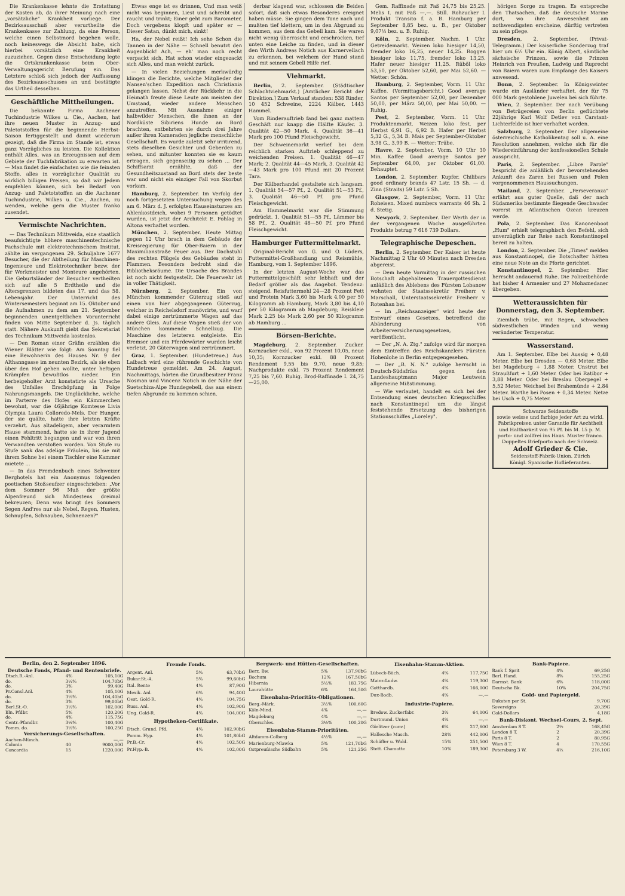Die Krankenkasse lehnte die Erstattung der Kosten ab, da ihrer Meinung nach eine „vorsätzliche" Krankheit vorliege. Der Bezirksausschuß aber verurtheilte die Krankenkasse zur Zahlung, da eine Person, welche einen Selbstmord begehen wolle, noch keineswegs die Absicht habe, sich hierbei vorsätzlich eine Krankheit zuzuziehen. Gegen diese Entscheidung legte die Ortskrankenkasse beim Ober-Verwaltungsgericht Berufung ein. Das Letztere schloß sich jedoch der Auffassung des Bezirksausschusses an und bestätigte das Urtheil desselben.
Geschäftliche Mittheilungen.
Die bekannte Firma Aachener Tuchindustrie Wilkes u. Cie., Aachen, hat ihre neuen Muster in Anzug- und Paletotstoffen für die beginnende Herbst-Saison fertiggestellt und damit wiederum gezeigt, daß die Firma im Stande ist, etwas ganz Vorzügliches zu leisten. Die Kollektion enthält Alles, was an Erzeugnissen auf dem Gebiete der Tuchfabrikation zu erwarten ist. — Man findet die einfachsten wie die feinsten Stoffe, alles in vorzüglicher Qualität zu wirklich billigen Preisen, so daß wir Jedem empfehlen können, sich bei Bedarf von Anzug- und Paletotstoffen an die Aachener Tuchindustrie, Wilkes u. Cie., Aachen, zu wenden, welche gern die Muster franko zusendet.
Vermischte Nachrichten.
— Das Technikum Mittweida, eine staatlich beaufsichtigte höhere maschinentechnische Fachschule mit elektrotechnischem Institut, zählte im vergangenen 29. Schuljahre 1677 Besucher, die der Abtheilung für Maschinen-Ingenieure und Elektrotechniker bezw. der für Werkmeister und Monteure angehörten. Die Geburtsländer der Besucher vertheilten sich auf alle 5 Erdtheile und die Altersgrenzen bildeten das 17. und das 58. Lebensjahr. Der Unterricht des Wintersemesters beginnt am 15. Oktober und die Aufnahmen zu dem am 21. September beginnenden unentgeltlichen Vorunterricht finden von Mitte September d. Js. täglich statt. Nähere Auskunft giebt das Sekretariat des Technikum Mittweida kostenlos.
— Den Roman einer Gräfin erzählen die Wiener Blätter wie folgt: Am Sonntag fiel eine Bewohnerin des Hauses Nr. 9 der Althanngasse im neunten Bezirk, als sie eben über den Hof gehen wollte, unter heftigen Krämpfen bewußtlos nieder. Ein herbeigeholter Arzt konstatirte als Ursache des Unfalles Erschöpfung in Folge Nahrungsmangels. Die Unglückliche, welche im Parterre des Hofes ein Kämmerchen bewohnt, war die 46jährige Komtesse Livia Olympia Laura Colloredo-Mels. Der Hunger, der sie quälte, hatte ihre letzten Kräfte verzehrt. Aus altadeligem, aber verarmtem Hause stammend, hatte sie in ihrer Jugend einen Fehltritt begangen und war von ihren Verwandten verstoßen worden. Von Stufe zu Stufe sank das adelige Fräulein, bis sie mit ihrem Sohne bei einem Tischler eine Kammer mietete ...
— In das Fremdenbuch eines Schweizer Berghotels hat ein Anonymus folgenden poetischen Stoßseufzer eingeschrieben: „Vor dem Sommer 96 Muß der größte Alpenfreund sich Mindestens dreimal bekreuzen; Denn was bringt des Sommers Segen And'res nur als Nebel, Regen, Husten, Schnupfen, Schnauben, Schnenzen?"
Etwas enge ist es drinnen, Und man weiß nicht was beginnen, Liest und schreibt und raucht und trinkt; Einer geht zum Barometer, Doch vergebens klopft und später er — Dieser Satan, dünkt mich, sinkt!
Ha, der Nebel reißt! Ich sehe Schon die Tannen in der Nähe — Schnell benutzt den Augenblick! Ach, — eh' man noch recht verpackt sich, Hat schon wieder eingezackt sich Alles, und man weicht zurück.
— In vielen Beziehungen merkwürdig klingen die Berichte, welche Mitglieder der Nansen'schen Expedition nach Christiania gelangen lassen. Nebst der Rückkehr in die Heimath freute diese Leute am meisten der Umstand, wieder andere Menschen anzutreffen. Mit Ausnahme einiger halbwilder Menschen, die ihnen an der Nordküste Sibiriens Hunde an Bord brachten, entbehrten sie durch drei Jahre außer ihren Kameraden jegliche menschliche Gesellschaft. Es wurde zuletzt sehr irritirend, stets dieselben Gesichter und Geberden zu sehen, und mitunter konnten sie es kaum ertragen, sich gegenseitig zu sehen ... Der Schiffsarzt erzählte, daß der Gesundheitszustand an Bord stets der beste war und nicht ein einziger Fall von Skorbut vorkam.
Hamburg, 2. September. Im Verfolg der noch fortgesetzten Untersuchung wegen des am 6. März d. J. erfolgten Hauseinsturzes am Ahlenkostdeich, wobei 9 Personen getödtet wurden, ist jetzt der Architekt E. Fohlag in Altona verhaftet worden.
München, 2. September. Heute Mittag gegen 12 Uhr brach in dem Gebäude der Kreisregierung für Ober-Baiern in der Maximilianstraße Feuer aus. Der Dachstuhl des rechten Flügels des Gebäudes steht in Flammen. Besonders bedroht sind die Bibliotheksräume. Die Ursache des Brandes ist noch nicht festgestellt. Die Feuerwehr ist in voller Thätigkeit.
Nürnberg, 2. September. Ein von München kommender Güterzug stieß auf einen von hier abgegangenen Güterzug, welcher in Reichelsdorf manövrirte, und warf dabei einige zertrümmerte Wagen auf das andere Gleis. Auf diese Wagen stieß der von München kommende Schnellzug. Die Maschine des letzteren entgleiste. Ein Bremser und ein Pferdewärter wurden leicht verletzt, 20 Güterwagen sind zertrümmert.
Graz, 1. September. (Hundetreue.) Aus Laibach wird eine rührende Geschichte von Hundetreue gemeldet. Am 24. August, Nachmittags, hörten die Grundbesitzer Franz Nosman und Vincenz Notich in der Nähe der Suetschiza-Alpe Hundegebell, das aus einem tiefen Abgrunde zu kommen schien.
derbar klagend war, schlossen die Beiden sofort, daß sich etwas Besonderes ereignet haben müsse. Sie gingen dem Tone nach und mußten tief klettern, um in den Abgrund zu kommen, aus dem das Gebell kam. Sie waren nicht wenig überrascht und erschrocken, tief unten eine Leiche zu finden, und in dieser den Wirth Andreas Notich aus Karnervellach zu erkennen, bei welchem der Hund stand und mit seinem Gebell Hilfe rief.
Viehmarkt.
Berlin, 2. September. (Städtischer Schlachtviehmarkt.) [Amtlicher Bericht der Direktion.] Zum Verkauf standen: 538 Rinder, 10 452 Schweine, 2224 Kälber, 1443 Hammel.
Vom Rinderauftrieb fand bei ganz mattem Geschäft nur knapp die Hälfte Käufer. 3. Qualität 42—50 Mark, 4. Qualität 36—41 Mark pro 100 Pfund Fleischgewicht.
Der Schweinemarkt verlief bei dem reichlich starken Auftrieb schleppend zu weichenden Preisen. 1. Qualität 46—47 Mark; 2. Qualität 44—45 Mark, 3. Qualität 42—43 Mark pro 100 Pfund mit 20 Prozent Tara.
Der Kälberhandel gestaltete sich langsam. 1. Qualität 54—57 Pf., 2. Qualität 51—53 Pf., 3. Qualität 46—50 Pf. pro Pfund Fleischgewicht.
Am Hammelmarkt war die Stimmung gedrückt. 1. Qualität 51—55 Pf., Lämmer bis 58 Pf., 2. Qualität 48—50 Pf. pro Pfund Fleischgewicht.
Hamburger Futtermittelmarkt.
Original-Bericht von G. und O. Lüders, Futtermittel-Großhandlung und Reismühle, Hamburg, vom 1. September 1896.
In der letzten August-Woche war das Futtermittelgeschäft sehr lebhaft und der Bedarf größer als das Angebot. Tendenz: steigend. Reisfuttermehl 24—28 Prozent Fett und Protein Mark 3,60 bis Mark 4,00 per 50 Kilogramm ab Hamburg, Mark 3,80 bis 4,10 per 50 Kilogramm ab Magdeburg; Reiskleie Mark 2,25 bis Mark 2,60 per 50 Kilogramm ab Hamburg ...
Börsen-Berichte.
Magdeburg, 2. September. Zucker. Kornzucker exkl., von 92 Prozent 10,05, neue 10,35; Kornzucker exkl. 88 Prozent Rendement 9,55 bis 9,70, neue 9,85; Nachprodukte exkl. 75 Prozent Rendement 7,25 bis 7,60. Ruhig. Brod-Raffinade I. 24,75—25,00.
Gem. Raffinade mit Faß 24,75 bis 25,25. Melis I. mit Faß —,—. Still. Rohzucker I. Produkt Transito f. a. B. Hamburg per September 8,85 bez. u. B., per Oktober 9,07½ bez. u. B. Ruhig.
Köln, 2. September, Nachm. 1 Uhr. Getreidemarkt. Weizen loko hiesiger 14,50, fremder loko 16,25, neuer 14,25. Roggen hiesiger loko 11,75, fremder loko 13,25. Hafer neuer hiesiger 11,25. Rüböl loko 53,50, per Oktober 52,60, per Mai 52,60. — Wetter: Schön.
Hamburg, 2. September, Vorm. 11 Uhr. Kaffee. (Vormittagsbericht.) Good average Santos per September 52,00, per Dezember 50,00, per März 50,00, per Mai 50,00. — Ruhig.
Pest, 2. September, Vorm. 11 Uhr. Produktenmarkt. Weizen loko fest, per Herbst 6,91 G., 6,92 B. Hafer per Herbst 5,32 G., 5,34 B. Mais per September-Oktober 3,98 G., 3,99 B. — Wetter: Trübe.
Havre, 2. September, Vorm. 10 Uhr 30 Min. Kaffee Good average Santos per September 64,00, per Oktober 61,00. Behauptet.
London, 2. September. Kupfer. Chilibars good ordinary brands 47 Lstr. 15 Sh. — d. Zinn (Straits) 59 Lstr. 5 Sh.
Glasgow, 2. September, Vorm. 11 Uhr. Roheisen. Mixed numbers warrants 46 Sh. 2 d. Stetig.
Newyork, 2. September. Der Werth der in der vergangenen Woche ausgeführten Produkte betrug 7 616 739 Dollars.
Telegraphische Depeschen.
Berlin, 2. September. Der Kaiser ist heute Nachmittag 2 Uhr 40 Minuten nach Dresden abgereist.
— Dem heute Vormittag in der russischen Botschaft abgehaltenen Trauergottesdienst anläßlich des Ablebens des Fürsten Lobanow wohnten der Staatssekretär Freiherr v. Marschall, Unterstaatssekretär Freiherr v. Rotenhan bei.
— Im „Reichsanzeiger" wird heute der Entwurf eines Gesetzes, betreffend die Abänderung von Arbeiterversicherungsgesetzen, veröffentlicht.
— Der „N. A. Ztg." zufolge wird für morgen dem Eintreffen des Reichskanzlers Fürsten Hohenlohe in Berlin entgegengesehen.
— Der „B. N. N." zufolge herrscht in Deutsch-Südafrika gegen den Landeshauptmann Major Leutwein allgemeine Mißstimmung.
— Wie verlautet, handelt es sich bei der Entsendung eines deutschen Kriegsschiffes nach Konstantinopel um die längst feststehende Ersetzung des bisherigen Stationsschiffes „Loreley".
hörigen Sorge zu tragen. Es entspreche den Thatsachen, daß die deutsche Marine dort, wo ihre Anwesenheit am nothwendigsten erscheine, dürftig vertreten zu sein pflege.
Dresden, 2. September. (Privat-Telegramm.) Der kaiserliche Sonderzug traf hier um 6½ Uhr ein. König Albert, sämtliche sächsische Prinzen, sowie die Prinzen Heinrich von Preußen, Ludwig und Ruprecht von Baiern waren zum Empfange des Kaisers anwesend.
Bonn, 2. September. In Königswinter wurde ein Ausländer verhaftet, der für 75 000 Mark gestohlene Juwelen bei sich führte.
Wien, 2. September. Der nach Verübung von Betrügereien von Berlin geflüchtete 22jährige Karl Wolf Detlev von Carstant-Lichterfelde ist hier verhaftet worden.
Salzburg, 2. September. Der allgemeine österreichische Katholikentag soll u. A. eine Resolution annehmen, welche sich für die Wiedereinführung der konfessionellen Schule ausspricht.
Paris, 2. September. „Libre Parole" bespricht die anläßlich der bevorstehenden Ankunft des Zaren bei Russen und Polen vorgenommenen Haussuchungen.
Mailand, 2. September. „Perseveranza" erfährt aus guter Quelle, daß der nach Südamerika bestimmte fliegende Geschwader vorerst im Atlantischen Ozean kreuzen werde.
Pola, 2. September. Das Kanonenboot „Hum" erhielt telegraphisch den Befehl, sich unverzüglich zur Reise nach Konstantinopel bereit zu halten.
London, 2. September. Die „Times" melden aus Konstantinopel, die Botschafter hätten eine neue Note an die Pforte gerichtet.
Konstantinopel, 2. September. Hier herrscht andauernd Ruhe. Die Polizeibehörde hat bisher 4 Armenier und 27 Mohamedaner übergeben.
Wetteraussichten für Donnerstag, den 3. September.
Ziemlich trübe, mit Regen, schwachen südwestlichen Winden und wenig veränderter Temperatur.
Wasserstand.
Am 1. September. Elbe bei Aussig + 0,48 Meter. Elbe bei Dresden — 0,68 Meter. Elbe bei Magdeburg + 1,88 Meter. Unstrut bei Straußfurt + 1,60 Meter. Oder bei Ratibor + 3,88 Meter. Oder bei Breslau Oberpegel + 5,52 Meter. Weichsel bei Brahemünde + 2,84 Meter. Warthe bei Posen + 0,34 Meter. Netze bei Usch + 0,75 Meter.
Schwarze Seidenstoffe
sowie weisse und farbige jeder Art zu wirkl. Fabrikpreisen unter Garantie für Aechtheit und Haltbarkeit von 95 Pf. bis M. 15 p. M. porto- und zollfrei ins Haus. Muster franco. Doppeltes Briefporto nach der Schweiz.
Adolf Grieder & Cie.
Seidenstoff-Fabrik-Union, Zürich
Königl. Spanische Hoflieferanten.
| Berlin, den 2. September 1896. | | |
| --- | --- | --- |
| Deutsche Fonds, Pfand- und Rentenbriefe. | | |
| Dtsch.R.-Anl. | 4% | 105,10G |
| do. | 3½% | 104,70bG |
| do. | 3% | 99,40G |
| Pr.Consl.Anl. | 4% | 105,10G |
| do. | 3½% | 104,40bG |
| do. | 3% | 99,00bG |
| Berl.St.-O. | 3½% | 102,00G |
| Bln. Pfdbr. | 5% | 120,20G |
| do. | 4% | 115,75G |
| Centr.-Pfandbr. | 3½% | 100,40G |
| Pomm. do. | 3½% | 100,25G |
| Versicherungs-Gesellschaften. | | |
| Aachen-Münch. | | —,— |
| Colonia | 40 | 9000,00G |
| Concordia | 15 | 1220,00G |
| Fremde Fonds. | | |
| --- | --- | --- |
| Argent. Anl. | 5% | 63,70bG |
| Bukar.St.-A. | 5% | 99,60bG |
| Ital. Rente | 4% | 87,90G |
| Mexik. Anl. | 6% | 94,40G |
| Oest. Gold-R. | 4% | 104,75G |
| Russ. Anl. | 4% | 102,90G |
| Ung. Gold-R. | 4% | 104,00G |
| Hypotheken-Certifikate. | | |
| Dtsch. Grund. Pfd. | 4% | 102,90bG |
| Pomm. Hyp. | 4% | 101,80bG |
| Pr.B.-Cr. | 4% | 102,50G |
| Pr.Hyp.-B. | 4% | 102,00G |
| Bergwerk- und Hütten-Gesellschaften. | | |
| --- | --- | --- |
| Berz. Bw. | 5% | 137,90bG |
| Bochum | 12% | 167,50bG |
| Hibernia | 5½% | 183,75G |
| Laurahütte | 6% | 164,50G |
| Eisenbahn-Prioritäts-Obligationen. | | |
| Berg.-Märk. | 3½% | 100,60G |
| Köln-Mind. | 4% | —,— |
| Magdeburg | 4% | —,— |
| Oberschles. | 3½% | 100,20G |
| Eisenbahn-Stamm-Prioritäten. | | |
| Altdamm-Colberg | 4½% | —,— |
| Marienburg-Mlawka | 5% | 121,70bG |
| Ostpreußische Südbahn | 5% | 121,25G |
| Eisenbahn-Stamm-Aktien. | | |
| --- | --- | --- |
| Lübeck-Büch. | 4% | 117,75G |
| Mainz-Ludw. | 4% | 119,30G |
| Gotthardb. | 4% | 166,00G |
| Dux-Bodb. | 4% | —,— |
| Industrie-Papiere. | | |
| Bredow. Zuckerfabr. | 3% | 64,00G |
| Dortmund. Union | 4% | —,— |
| Görlitzer (conv.) | 6% | 217,60G |
| Hallesche Masch. | 28% | 442,00G |
| Schäffer u. Wald. | 15% | 251,50G |
| Stett. Chamotte | 10% | 189,30G |
| Bank-Papiere. | | |
| --- | --- | --- |
| Bank f. Sprit | 4% | 69,25G |
| Berl. Hand. | 8% | 155,25G |
| Darmst. Bank | 6% | 118,00G |
| Deutsche Bk. | 10% | 204,75G |
| Gold- und Papiergeld. | | |
| Dukaten per St. | | 9,70G |
| Sovereigns | | 20,39G |
| Gold-Dollars | | 4,18G |
| Bank-Diskont. Wechsel-Cours, 2. Sept. | | |
| Amsterdam 8 T. | 2½ | 168,45G |
| London 8 T. | 2 | 20,39G |
| Paris 8 T. | 2 | 80,95G |
| Wien 8 T. | 4 | 170,55G |
| Petersburg 3 W. | 4½ | 216,10G |